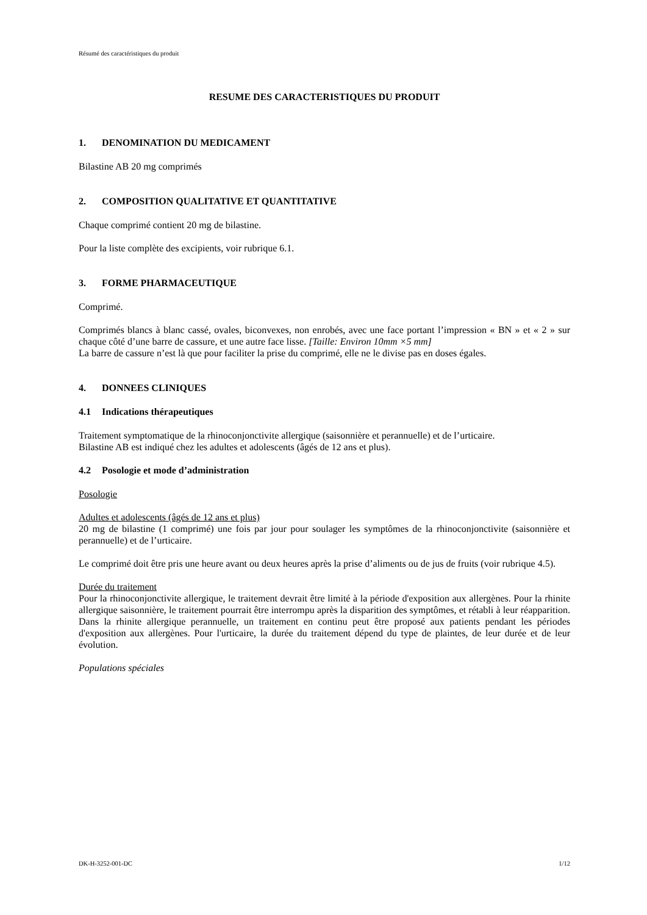Résumé des caractéristiques du produit
RESUME DES CARACTERISTIQUES DU PRODUIT
1. DENOMINATION DU MEDICAMENT
Bilastine AB 20 mg comprimés
2. COMPOSITION QUALITATIVE ET QUANTITATIVE
Chaque comprimé contient 20 mg de bilastine.
Pour la liste complète des excipients, voir rubrique 6.1.
3. FORME PHARMACEUTIQUE
Comprimé.
Comprimés blancs à blanc cassé, ovales, biconvexes, non enrobés, avec une face portant l’impression « BN » et « 2 » sur chaque côté d’une barre de cassure, et une autre face lisse. [Taille: Environ 10mm ×5 mm]
La barre de cassure n’est là que pour faciliter la prise du comprimé, elle ne le divise pas en doses égales.
4. DONNEES CLINIQUES
4.1 Indications thérapeutiques
Traitement symptomatique de la rhinoconjonctivite allergique (saisonnière et perannuelle) et de l’urticaire.
Bilastine AB est indiqué chez les adultes et adolescents (âgés de 12 ans et plus).
4.2 Posologie et mode d’administration
Posologie
Adultes et adolescents (âgés de 12 ans et plus)
20 mg de bilastine (1 comprimé) une fois par jour pour soulager les symptômes de la rhinoconjonctivite (saisonnière et perannuelle) et de l’urticaire.
Le comprimé doit être pris une heure avant ou deux heures après la prise d’aliments ou de jus de fruits (voir rubrique 4.5).
Durée du traitement
Pour la rhinoconjonctivite allergique, le traitement devrait être limité à la période d'exposition aux allergènes. Pour la rhinite allergique saisonnière, le traitement pourrait être interrompu après la disparition des symptômes, et rétabli à leur réapparition. Dans la rhinite allergique perannuelle, un traitement en continu peut être proposé aux patients pendant les périodes d'exposition aux allergènes. Pour l'urticaire, la durée du traitement dépend du type de plaintes, de leur durée et de leur évolution.
Populations spéciales
DK-H-3252-001-DC 1/12